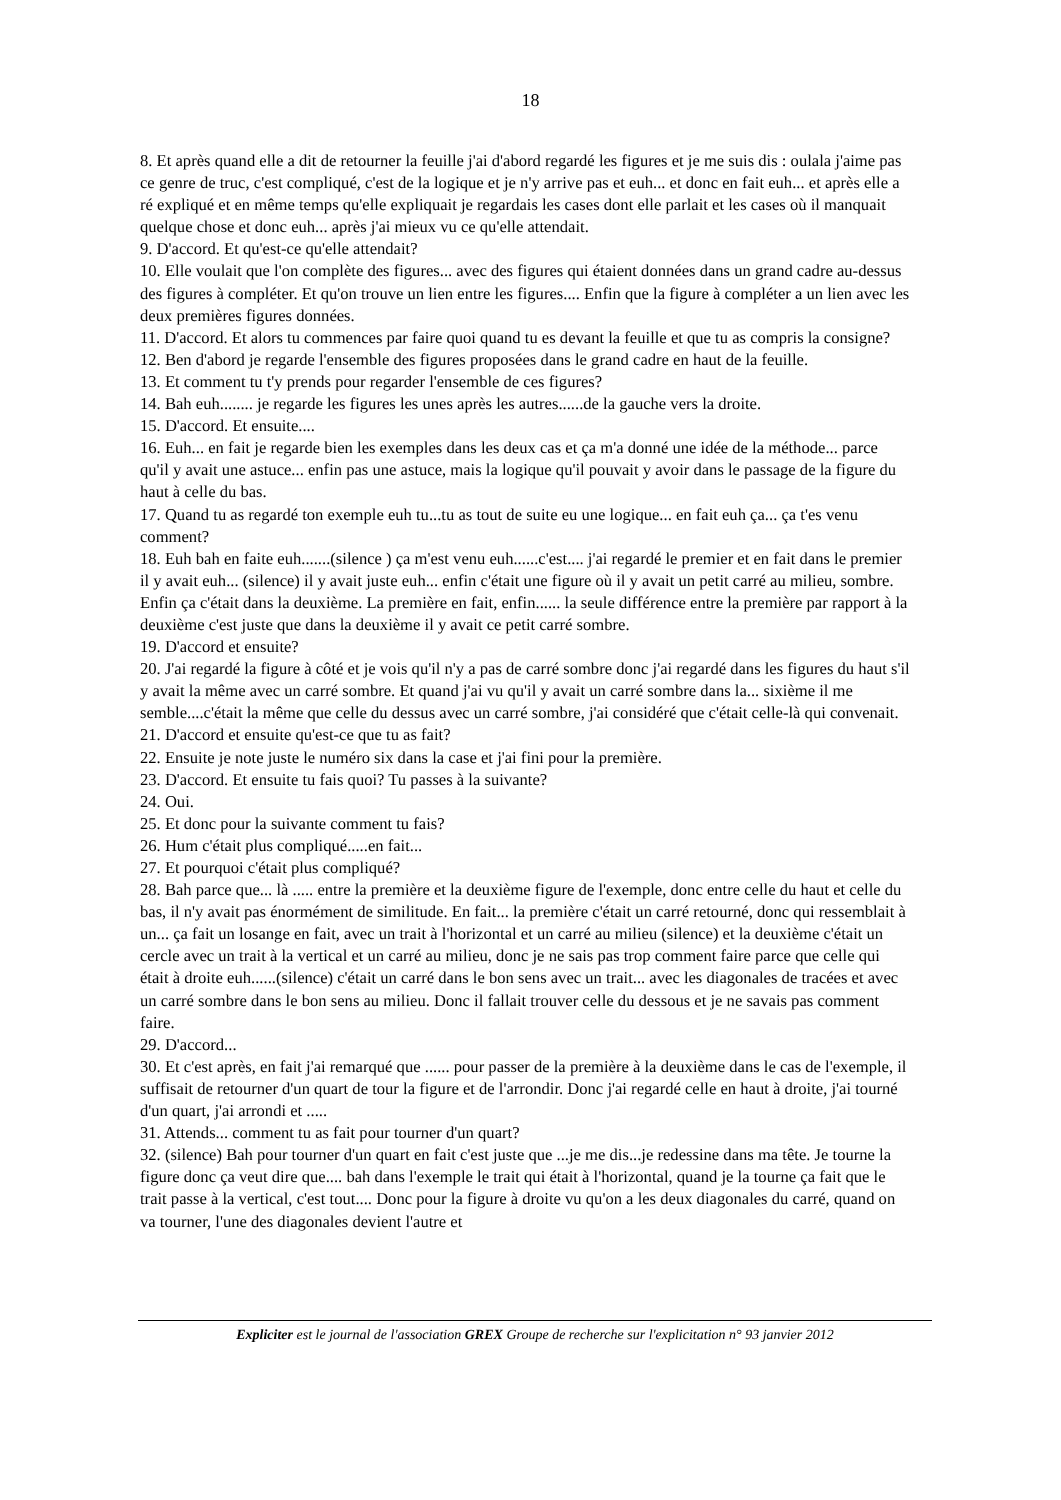18
8. Et après quand elle a dit de retourner la feuille j'ai d'abord regardé les figures et je me suis dis : oulala j'aime pas ce genre de truc, c'est compliqué, c'est de la logique et je n'y arrive pas et euh... et donc en fait euh... et après elle a ré expliqué et en même temps qu'elle expliquait je regardais les cases dont elle parlait et les cases où il manquait quelque chose et donc euh... après j'ai mieux vu ce qu'elle attendait.
9. D'accord. Et qu'est-ce qu'elle attendait?
10. Elle voulait que l'on complète des figures... avec des figures qui étaient données dans un grand cadre au-dessus des figures à compléter. Et qu'on trouve un lien entre les figures.... Enfin que la figure à compléter a un lien avec les deux premières figures données.
11. D'accord. Et alors tu commences par faire quoi quand tu es devant la feuille et que tu as compris la consigne?
12. Ben d'abord je regarde l'ensemble des figures proposées dans le grand cadre en haut de la feuille.
13. Et comment tu t'y prends pour regarder l'ensemble de ces figures?
14. Bah euh........ je regarde les figures les unes après les autres......de la gauche vers la droite.
15. D'accord. Et ensuite....
16. Euh... en fait je regarde bien les exemples dans les deux cas et ça m'a donné une idée de la méthode... parce qu'il y avait une astuce... enfin pas une astuce, mais la logique qu'il pouvait y avoir dans le passage de la figure du haut à celle du bas.
17. Quand tu as regardé ton exemple euh tu...tu as tout de suite eu une logique... en fait euh ça... ça t'es venu comment?
18. Euh bah en faite euh.......(silence ) ça m'est venu euh......c'est.... j'ai regardé le premier et en fait dans le premier il y avait euh... (silence) il y avait juste euh... enfin c'était une figure où il y avait un petit carré au milieu, sombre. Enfin ça c'était dans la deuxième. La première en fait, enfin...... la seule différence entre la première par rapport à la deuxième c'est juste que dans la deuxième il y avait ce petit carré sombre.
19. D'accord et ensuite?
20. J'ai regardé la figure à côté et je vois qu'il n'y a pas de carré sombre donc j'ai regardé dans les figures du haut s'il y avait la même avec un carré sombre. Et quand j'ai vu qu'il y avait un carré sombre dans la... sixième il me semble....c'était la même que celle du dessus avec un carré sombre, j'ai considéré que c'était celle-là qui convenait.
21. D'accord et ensuite qu'est-ce que tu as fait?
22. Ensuite je note juste le numéro six dans la case et j'ai fini pour la première.
23. D'accord. Et ensuite tu fais quoi? Tu passes à la suivante?
24. Oui.
25. Et donc pour la suivante comment tu fais?
26. Hum c'était plus compliqué.....en fait...
27. Et pourquoi c'était plus compliqué?
28. Bah parce que... là ..... entre la première et la deuxième figure de l'exemple, donc entre celle du haut et celle du bas, il n'y avait pas énormément de similitude. En fait... la première c'était un carré retourné, donc qui ressemblait à un... ça fait un losange en fait, avec un trait à l'horizontal et un carré au milieu (silence) et la deuxième c'était un cercle avec un trait à la vertical et un carré au milieu, donc je ne sais pas trop comment faire parce que celle qui était à droite euh......(silence) c'était un carré dans le bon sens avec un trait... avec les diagonales de tracées et avec un carré sombre dans le bon sens au milieu. Donc il fallait trouver celle du dessous et je ne savais pas comment faire.
29. D'accord...
30. Et c'est après, en fait j'ai remarqué que ...... pour passer de la première à la deuxième dans le cas de l'exemple, il suffisait de retourner d'un quart de tour la figure et de l'arrondir. Donc j'ai regardé celle en haut à droite, j'ai tourné d'un quart, j'ai arrondi et .....
31. Attends... comment tu as fait pour tourner d'un quart?
32. (silence) Bah pour tourner d'un quart en fait c'est juste que ...je me dis...je redessine dans ma tête. Je tourne la figure donc ça veut dire que.... bah dans l'exemple le trait qui était à l'horizontal, quand je la tourne ça fait que le trait passe à la vertical, c'est tout.... Donc pour la figure à droite vu qu'on a les deux diagonales du carré, quand on va tourner, l'une des diagonales devient l'autre et
Expliciter est le journal de l'association GREX Groupe de recherche sur l'explicitation n° 93 janvier 2012